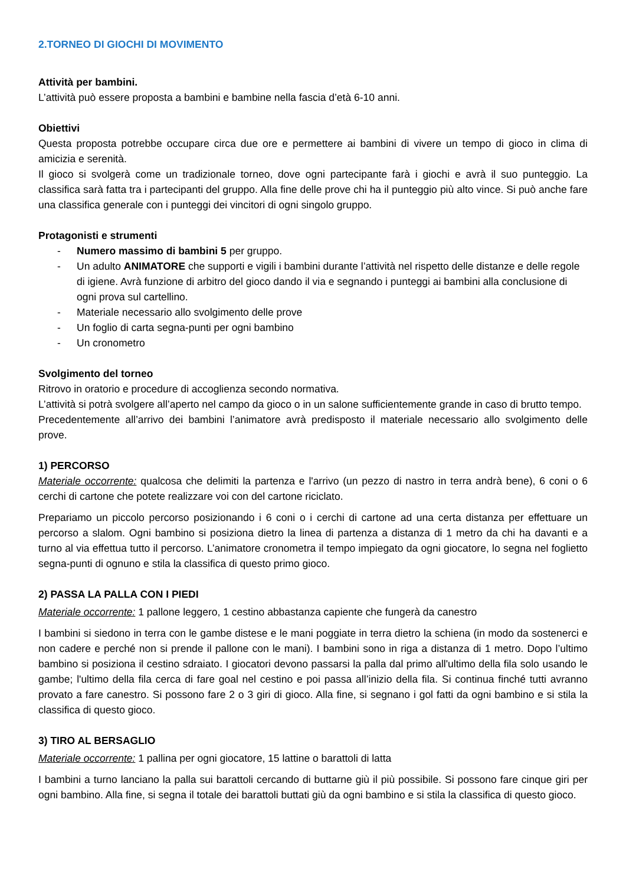2.TORNEO DI GIOCHI DI MOVIMENTO
Attività per bambini.
L’attività può essere proposta a bambini e bambine nella fascia d’età 6-10 anni.
Obiettivi
Questa proposta potrebbe occupare circa due ore e permettere ai bambini di vivere un tempo di gioco in clima di amicizia e serenità.
Il gioco si svolgerà come un tradizionale torneo, dove ogni partecipante farà i giochi e avrà il suo punteggio. La classifica sarà fatta tra i partecipanti del gruppo. Alla fine delle prove chi ha il punteggio più alto vince. Si può anche fare una classifica generale con i punteggi dei vincitori di ogni singolo gruppo.
Protagonisti e strumenti
- Numero massimo di bambini 5 per gruppo.
- Un adulto ANIMATORE che supporti e vigili i bambini durante l’attività nel rispetto delle distanze e delle regole di igiene. Avrà funzione di arbitro del gioco dando il via e segnando i punteggi ai bambini alla conclusione di ogni prova sul cartellino.
- Materiale necessario allo svolgimento delle prove
- Un foglio di carta segna-punti per ogni bambino
- Un cronometro
Svolgimento del torneo
Ritrovo in oratorio e procedure di accoglienza secondo normativa.
L’attività si potrà svolgere all’aperto nel campo da gioco o in un salone sufficientemente grande in caso di brutto tempo.
Precedentemente all’arrivo dei bambini l’animatore avrà predisposto il materiale necessario allo svolgimento delle prove.
1) PERCORSO
Materiale occorrente: qualcosa che delimiti la partenza e l'arrivo (un pezzo di nastro in terra andrà bene), 6 coni o 6 cerchi di cartone che potete realizzare voi con del cartone riciclato.
Prepariamo un piccolo percorso posizionando i 6 coni o i cerchi di cartone ad una certa distanza per effettuare un percorso a slalom. Ogni bambino si posiziona dietro la linea di partenza a distanza di 1 metro da chi ha davanti e a turno al via effettua tutto il percorso. L’animatore cronometra il tempo impiegato da ogni giocatore, lo segna nel foglietto segna-punti di ognuno e stila la classifica di questo primo gioco.
2) PASSA LA PALLA CON I PIEDI
Materiale occorrente: 1 pallone leggero, 1 cestino abbastanza capiente che fungerà da canestro
I bambini si siedono in terra con le gambe distese e le mani poggiate in terra dietro la schiena (in modo da sostenerci e non cadere e perché non si prende il pallone con le mani). I bambini sono in riga a distanza di 1 metro. Dopo l’ultimo bambino si posiziona il cestino sdraiato. I giocatori devono passarsi la palla dal primo all'ultimo della fila solo usando le gambe; l'ultimo della fila cerca di fare goal nel cestino e poi passa all’inizio della fila. Si continua finché tutti avranno provato a fare canestro. Si possono fare 2 o 3 giri di gioco. Alla fine, si segnano i gol fatti da ogni bambino e si stila la classifica di questo gioco.
3) TIRO AL BERSAGLIO
Materiale occorrente: 1 pallina per ogni giocatore, 15 lattine o barattoli di latta
I bambini a turno lanciano la palla sui barattoli cercando di buttarne giù il più possibile. Si possono fare cinque giri per ogni bambino. Alla fine, si segna il totale dei barattoli buttati giù da ogni bambino e si stila la classifica di questo gioco.